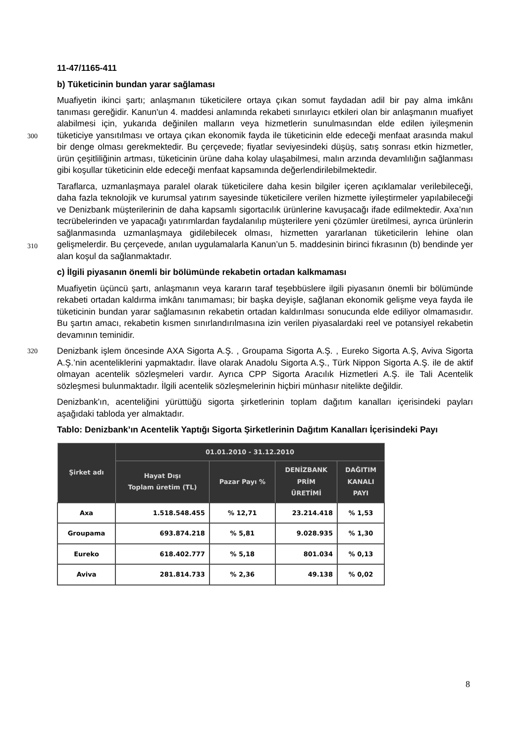11-47/1165-411
b) Tüketicinin bundan yarar sağlaması
Muafiyetin ikinci şartı; anlaşmanın tüketicilere ortaya çıkan somut faydadan adil bir pay alma imkânı tanıması gereğidir. Kanun'un 4. maddesi anlamında rekabeti sınırlayıcı etkileri olan bir anlaşmanın muafiyet alabilmesi için, yukarıda değinilen malların veya hizmetlerin
300
sunulmasından elde edilen iyileşmenin tüketiciye yansıtılması ve ortaya çıkan ekonomik fayda ile tüketicinin elde edeceği menfaat arasında makul bir denge olması gerekmektedir. Bu çerçevede; fiyatlar seviyesindeki düşüş, satış sonrası etkin hizmetler, ürün çeşitliliğinin artması, tüketicinin ürüne daha kolay ulaşabilmesi, malın arzında devamlılığın sağlanması gibi koşullar tüketicinin elde edeceği menfaat kapsamında değerlendirilebilmektedir.
Taraflarca, uzmanlaşmaya paralel olarak tüketicilere daha kesin bilgiler içeren açıklamalar verilebileceği, daha fazla teknolojik ve kurumsal yatırım sayesinde tüketicilere verilen hizmette iyileştirmeler yapılabileceği ve Denizbank müşterilerinin de daha kapsamlı sigortacılık ürünlerine kavuşacağı ifade edilmektedir. Axa’nın tecrübelerinden ve yapacağı yatırımlardan faydalanılıp müşterilere yeni çözümler üretilmesi, ayrıca ürünlerin
310
sağlanmasında uzmanlaşmaya gidilebilecek olması, hizmetten yararlanan tüketicilerin lehine olan gelişmelerdir. Bu çerçevede, anılan uygulamalarla Kanun’un 5. maddesinin birinci fıkrasının (b) bendinde yer alan koşul da sağlanmaktadır.
c) İlgili piyasanın önemli bir bölümünde rekabetin ortadan kalkmaması
Muafiyetin üçüncü şartı, anlaşmanın veya kararın taraf teşebbüslere ilgili piyasanın önemli bir bölümünde rekabeti ortadan kaldırma imkânı tanımaması; bir başka deyişle, sağlanan ekonomik gelişme veya fayda ile tüketicinin bundan yarar sağlamasının rekabetin ortadan kaldırılması sonucunda elde ediliyor olmamasıdır. Bu şartın amacı, rekabetin kısmen sınırlandırılmasına izin verilen piyasalardaki reel ve potansiyel rekabetin devamının teminidir.
320 Denizbank işlem öncesinde AXA Sigorta A.Ş. , Groupama Sigorta A.Ş. , Eureko Sigorta A.Ş, Aviva Sigorta A.Ş.’nin acenteliklerini yapmaktadır. İlave olarak Anadolu Sigorta A.Ş., Türk Nippon Sigorta A.Ş. ile de aktif olmayan acentelik sözleşmeleri vardır. Ayrıca CPP Sigorta Aracılık Hizmetleri A.Ş. ile Tali Acentelik sözleşmesi bulunmaktadır. İlgili acentelik sözleşmelerinin hiçbiri münhasır nitelikte değildir.
Denizbank'ın, acenteliğini yürüttüğü sigorta şirketlerinin toplam dağıtım kanalları içerisindeki payları aşağıdaki tabloda yer almaktadır.
Tablo: Denizbank’ın Acentelik Yaptığı Sigorta Şirketlerinin Dağıtım Kanalları İçerisindeki Payı
| Şirket adı | 01.01.2010 - 31.12.2010 | | | |
| --- | --- | --- | --- | --- |
| | Hayat Dışı Toplam üretim (TL) | Pazar Payı % | DENİZBANK PRİM ÜRETİMİ | DAĞITIM KANALI PAYI |
| Axa | 1.518.548.455 | % 12,71 | 23.214.418 | % 1,53 |
| Groupama | 693.874.218 | % 5,81 | 9.028.935 | % 1,30 |
| Eureko | 618.402.777 | % 5,18 | 801.034 | % 0,13 |
| Aviva | 281.814.733 | % 2,36 | 49.138 | % 0,02 |
8